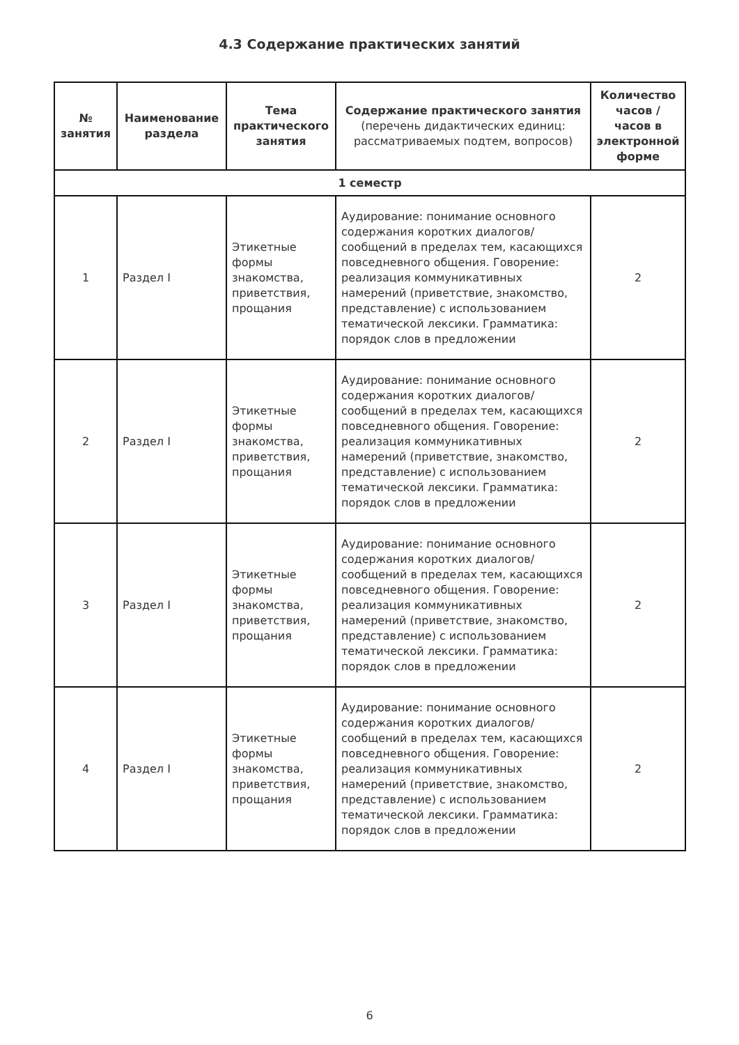4.3 Содержание практических занятий
| № занятия | Наименование раздела | Тема практического занятия | Содержание практического занятия (перечень дидактических единиц: рассматриваемых подтем, вопросов) | Количество часов / часов в электронной форме |
| --- | --- | --- | --- | --- |
| 1 семестр | | | | |
| 1 | Раздел I | Этикетные формы знакомства, приветствия, прощания | Аудирование: понимание основного содержания коротких диалогов/сообщений в пределах тем, касающихся повседневного общения. Говорение: реализация коммуникативных намерений (приветствие, знакомство, представление) с использованием тематической лексики. Грамматика: порядок слов в предложении | 2 |
| 2 | Раздел I | Этикетные формы знакомства, приветствия, прощания | Аудирование: понимание основного содержания коротких диалогов/сообщений в пределах тем, касающихся повседневного общения. Говорение: реализация коммуникативных намерений (приветствие, знакомство, представление) с использованием тематической лексики. Грамматика: порядок слов в предложении | 2 |
| 3 | Раздел I | Этикетные формы знакомства, приветствия, прощания | Аудирование: понимание основного содержания коротких диалогов/сообщений в пределах тем, касающихся повседневного общения. Говорение: реализация коммуникативных намерений (приветствие, знакомство, представление) с использованием тематической лексики. Грамматика: порядок слов в предложении | 2 |
| 4 | Раздел I | Этикетные формы знакомства, приветствия, прощания | Аудирование: понимание основного содержания коротких диалогов/сообщений в пределах тем, касающихся повседневного общения. Говорение: реализация коммуникативных намерений (приветствие, знакомство, представление) с использованием тематической лексики. Грамматика: порядок слов в предложении | 2 |
6